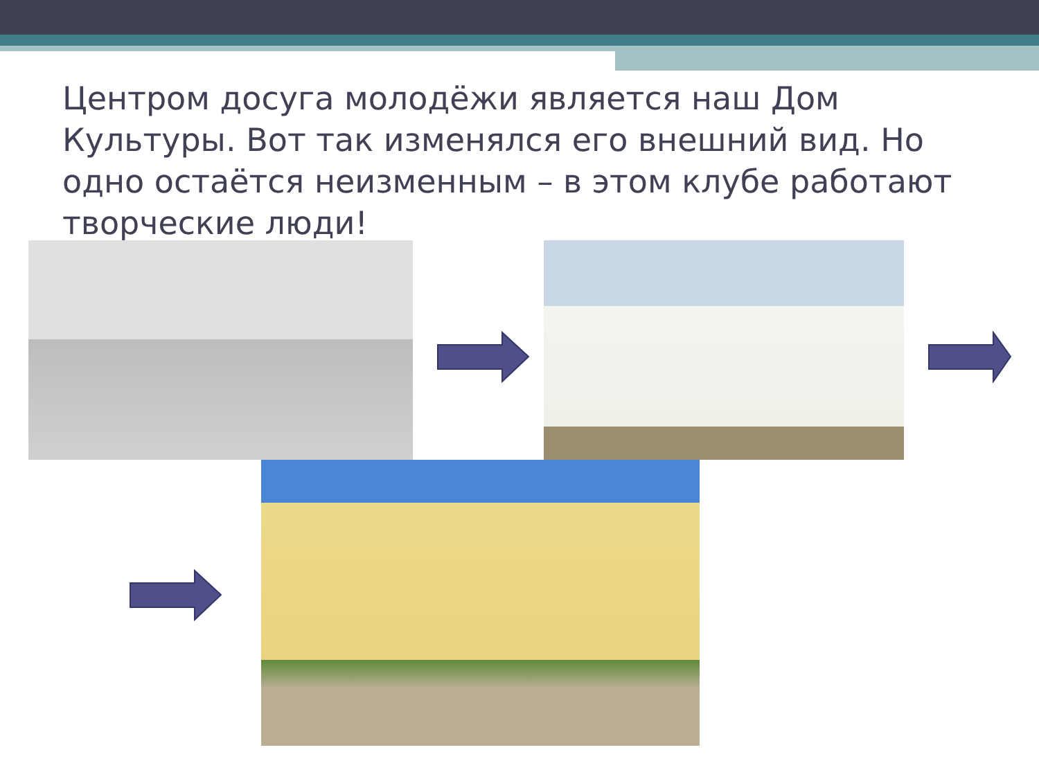Центром досуга молодёжи является наш Дом Культуры. Вот так изменялся его внешний вид. Но одно остаётся неизменным – в этом клубе работают творческие люди!